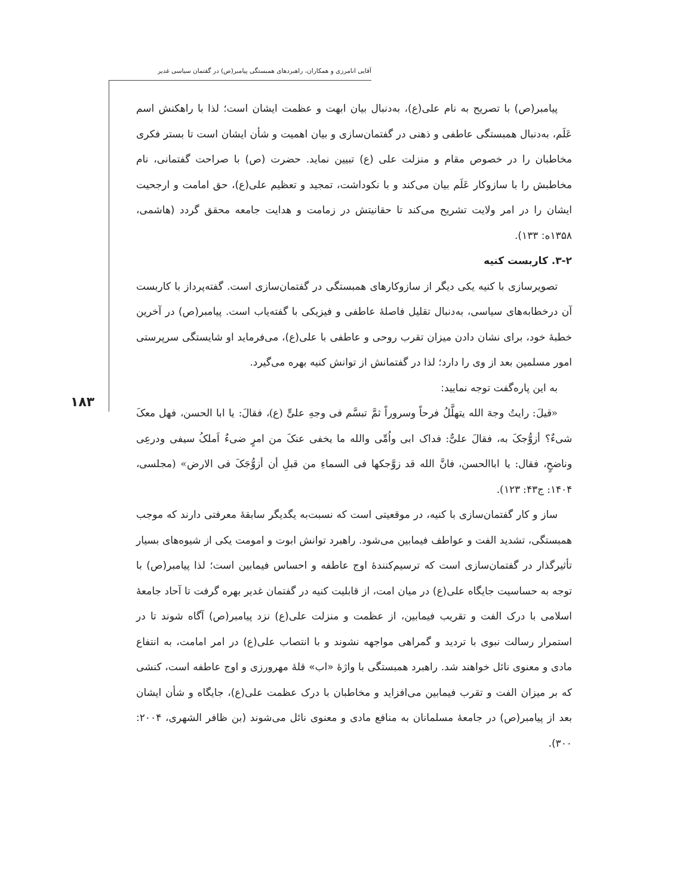آقایی انامرزی و همکاران، راهبردهای همبستگی پیامبر(ص) در گفتمان سیاسی غدیر
۱۸۳
پیامبر(ص) با تصریح به نام علی(ع)، به‌دنبال بیان ابهت و عظمت ایشان است؛ لذا با راهکنش اسم عَلَم، به‌دنبال همبستگی عاطفی و ذهنی در گفتمان‌سازی و بیان اهمیت و شأن ایشان است تا بستر فکری مخاطبان را در خصوص مقام و منزلت علی (ع) تبیین نماید. حضرت (ص) با صراحت گفتمانی، نام مخاطبش را با سازوکار عَلَم بیان می‌کند و با نکوداشت، تمجید و تعظیم علی(ع)، حق امامت و ارجحیت ایشان را در امر ولایت تشریح می‌کند تا حقانیتش در زمامت و هدایت جامعه محقق گردد (هاشمی، ۱۳۵۸ه: ۱۳۳).
۳-۲. کاربست کنیه
تصویرسازی با کنیه یکی دیگر از سازوکارهای همبستگی در گفتمان‌سازی است. گفته‌پرداز با کاربست آن درخطابه‌های سیاسی، به‌دنبال تقلیل فاصلهٔ عاطفی و فیزیکی با گفته‌یاب است. پیامبر(ص) در آخرین خطبهٔ خود، برای نشان دادن میزان تقرب روحی و عاطفی با علی(ع)، می‌فرماید او شایستگی سرپرستی امور مسلمین بعد از وی را دارد؛ لذا در گفتمانش از توانش کنیه بهره می‌گیرد.
به این پاره‌گفت توجه نمایید:
«قیلَ: رایتُ وجهَ الله یتهلَّلُ فرحاً وسروراً ثمَّ تبسَّم فی وجهِ علیٍّ (ع)، فقالَ: یا ابا الحسن، فهل معکَ شیءٌ؟ أزوُّجکَ به، فقالَ علیٌّ: فداک ابی واُمِّی والله ما یخفی عنکَ من امرٍ ضیءٌ اَملکُ سیفی ودرعِی وناضحٍ، فقال: یا اباالحسن، فانَّ الله قد زوَّجکها فی السماءِ من قبلِ أن أزوُّجَکَ فی الارض» (مجلسی، ۱۴۰۴: ج۴۳: ۱۲۳).
ساز و کار گفتمان‌سازی با کنیه، در موقعیتی است که نسبت‌به یگدیگر سابقهٔ معرفتی دارند که موجب همبستگی، تشدید الفت و عواطف فیمابین می‌شود. راهبرد توانش ابوت و امومت یکی از شیوه‌های بسیار تأثیرگذار در گفتمان‌سازی است که ترسیم‌کنندهٔ اوج عاطفه و احساس فیمابین است؛ لذا پیامبر(ص) با توجه به حساسیت جایگاه علی(ع) در میان امت، از قابلیت کنیه در گفتمان غدیر بهره گرفت تا آحاد جامعهٔ اسلامی با درک الفت و تقریب فیمابین، از عظمت و منزلت علی(ع) نزد پیامبر(ص) آگاه شوند تا در استمرار رسالت نبوی با تردید و گمراهی مواجهه نشوند و با انتصاب علی(ع) در امر امامت، به انتفاع مادی و معنوی نائل خواهند شد. راهبرد همبستگی با واژهٔ «اب» قلهٔ مهرورزی و اوج عاطفه است، کنشی که بر میزان الفت و تقرب فیمابین می‌افزاید و مخاطبان با درک عظمت علی(ع)، جایگاه و شأن ایشان بعد از پیامبر(ص) در جامعهٔ مسلمانان به منافع مادی و معنوی نائل می‌شوند (بن ظافر الشهری، ۲۰۰۴: ۳۰۰).